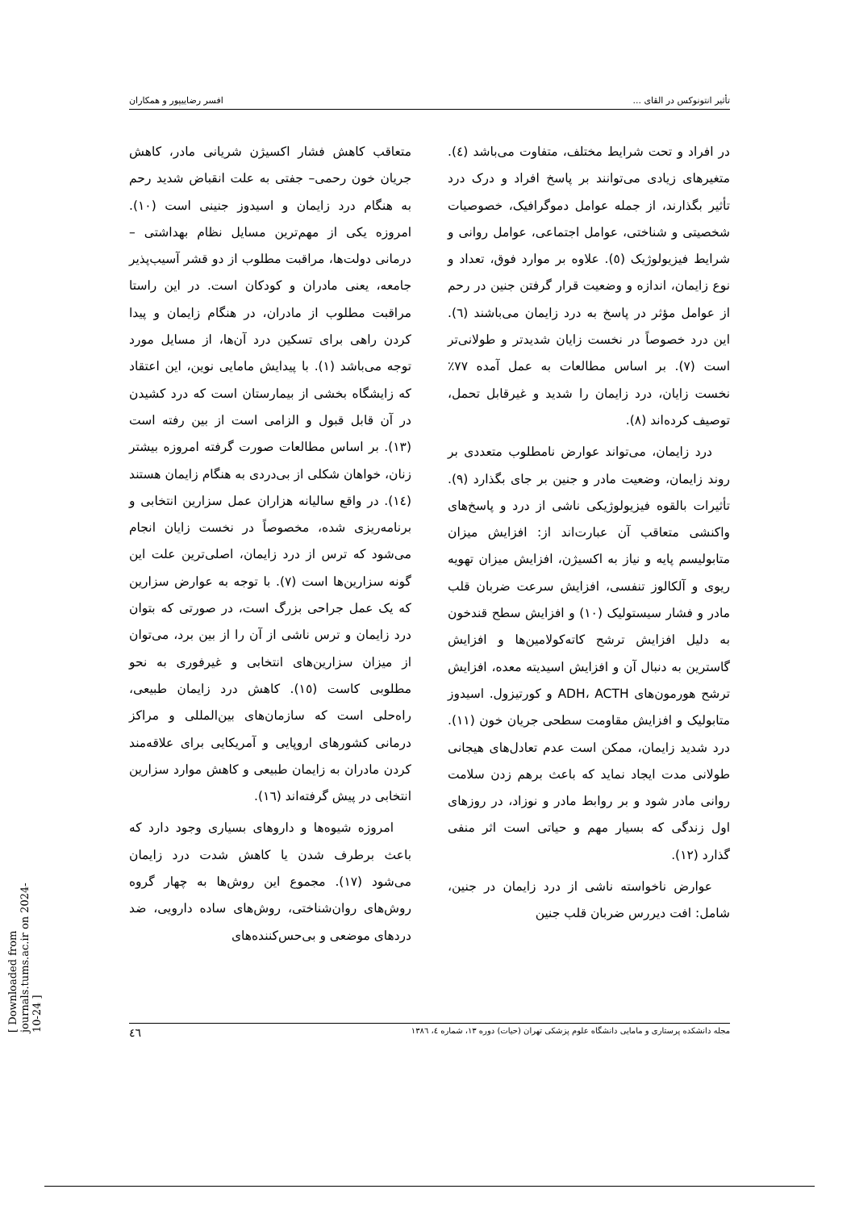تأثیر انتونوکس در القای ... افسر رضاییپور و همکاران
در افراد و تحت شرایط مختلف، متفاوت می‌باشد (٤). متغیرهای زیادی می‌توانند بر پاسخ افراد و درک درد تأثیر بگذارند، از جمله عوامل دموگرافیک، خصوصیات شخصیتی و شناختی، عوامل اجتماعی، عوامل روانی و شرایط فیزیولوژیک (٥). علاوه بر موارد فوق، تعداد و نوع زایمان، اندازه و وضعیت قرار گرفتن جنین در رحم از عوامل مؤثر در پاسخ به درد زایمان می‌باشند (٦). این درد خصوصاً در نخست زایان شدیدتر و طولانی‌تر است (٧). بر اساس مطالعات به عمل آمده ٧٧٪ نخست زایان، درد زایمان را شدید و غیرقابل تحمل، توصیف کرده‌اند (٨).
درد زایمان، می‌تواند عوارض نامطلوب متعددی بر روند زایمان، وضعیت مادر و جنین بر جای بگذارد (٩). تأثیرات بالقوه فیزیولوژیکی ناشی از درد و پاسخ‌های واکنشی متعاقب آن عبارت‌اند از: افزایش میزان متابولیسم پایه و نیاز به اکسیژن، افزایش میزان تهویه ریوی و آلکالوز تنفسی، افزایش سرعت ضربان قلب مادر و فشار سیستولیک (١٠) و افزایش سطح قندخون به دلیل افزایش ترشح کاته‌کولامین‌ها و افزایش گاسترین به دنبال آن و افزایش اسیدیته معده، افزایش ترشح هورمون‌های ADH، ACTH و کورتیزول. اسیدوز متابولیک و افزایش مقاومت سطحی جریان خون (١١). درد شدید زایمان، ممکن است عدم تعادل‌های هیجانی طولانی مدت ایجاد نماید که باعث برهم زدن سلامت روانی مادر شود و بر روابط مادر و نوزاد، در روزهای اول زندگی که بسیار مهم و حیاتی است اثر منفی گذارد (١٢).
عوارض ناخواسته ناشی از درد زایمان در جنین، شامل: افت دیررس ضربان قلب جنین
متعاقب کاهش فشار اکسیژن شریانی مادر، کاهش جریان خون رحمی– جفتی به علت انقباض شدید رحم به هنگام درد زایمان و اسیدوز جنینی است (١٠). امروزه یکی از مهم‌ترین مسایل نظام بهداشتی – درمانی دولت‌ها، مراقبت مطلوب از دو قشر آسیب‌پذیر جامعه، یعنی مادران و کودکان است. در این راستا مراقبت مطلوب از مادران، در هنگام زایمان و پیدا کردن راهی برای تسکین درد آن‌ها، از مسایل مورد توجه می‌باشد (١). با پیدایش مامایی نوین، این اعتقاد که زایشگاه بخشی از بیمارستان است که درد کشیدن در آن قابل قبول و الزامی است از بین رفته است (١٣). بر اساس مطالعات صورت گرفته امروزه بیشتر زنان، خواهان شکلی از بی‌دردی به هنگام زایمان هستند (١٤). در واقع سالیانه هزاران عمل سزارین انتخابی و برنامه‌ریزی شده، مخصوصاً در نخست زایان انجام می‌شود که ترس از درد زایمان، اصلی‌ترین علت این گونه سزارین‌ها است (٧). با توجه به عوارض سزارین که یک عمل جراحی بزرگ است، در صورتی که بتوان درد زایمان و ترس ناشی از آن را از بین برد، می‌توان از میزان سزارین‌های انتخابی و غیرفوری به نحو مطلوبی کاست (١٥). کاهش درد زایمان طبیعی، راه‌حلی است که سازمان‌های بین‌المللی و مراکز درمانی کشورهای اروپایی و آمریکایی برای علاقه‌مند کردن مادران به زایمان طبیعی و کاهش موارد سزارین انتخابی در پیش گرفته‌اند (١٦).
امروزه شیوه‌ها و داروهای بسیاری وجود دارد که باعث برطرف شدن یا کاهش شدت درد زایمان می‌شود (١٧). مجموع این روش‌ها به چهار گروه روش‌های روان‌شناختی، روش‌های ساده دارویی، ضد دردهای موضعی و بی‌حس‌کننده‌های
مجله دانشکده پرستاری و مامایی دانشگاه علوم پزشکی تهران (حیات) دوره ١٣، شماره ٤، ١٣٨٦ ٤٦
[ Downloaded from journals.tums.ac.ir on 2024-10-24 ]